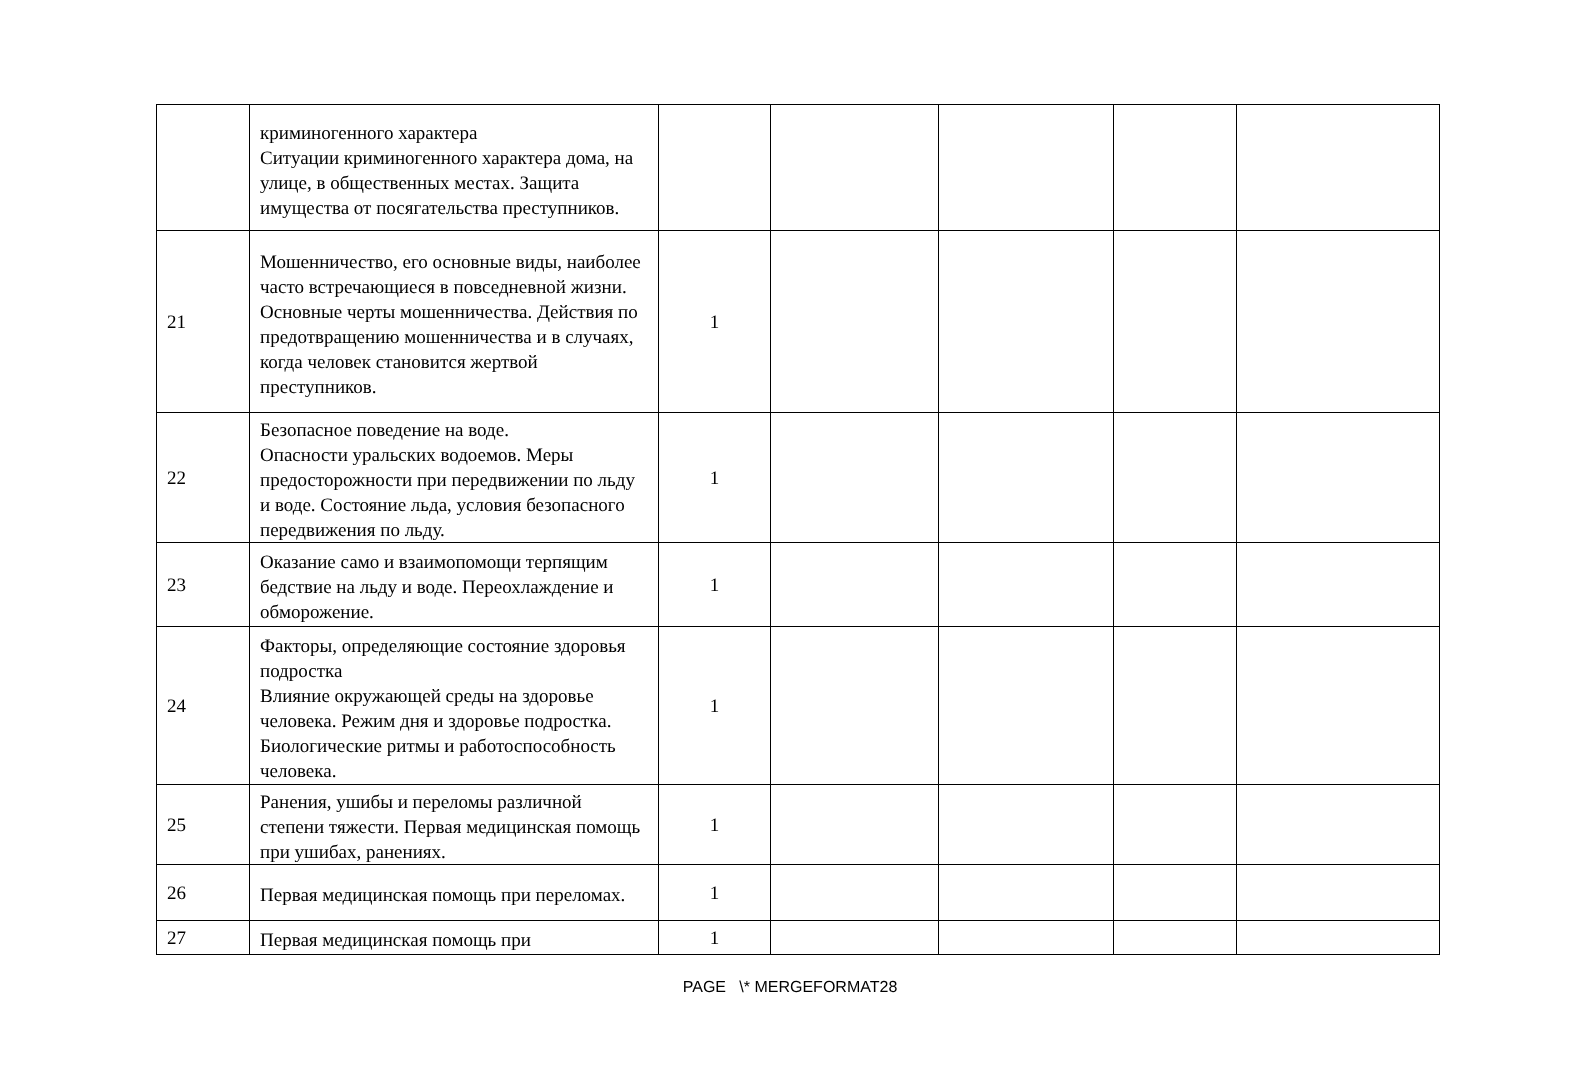| | криминогенного характера Ситуации криминогенного характера дома, на улице, в общественных местах. Защита имущества от посягательства преступников. | | | | | |
| 21 | Мошенничество, его основные виды, наиболее часто встречающиеся в повседневной жизни. Основные черты мошенничества. Действия по предотвращению мошенничества и в случаях, когда человек становится жертвой преступников. | 1 | | | | |
| 22 | Безопасное поведение на воде. Опасности уральских водоемов. Меры предосторожности при передвижении по льду и воде. Состояние льда, условия безопасного передвижения по льду. | 1 | | | | |
| 23 | Оказание само и взаимопомощи терпящим бедствие на льду и воде. Переохлаждение и обморожение. | 1 | | | | |
| 24 | Факторы, определяющие состояние здоровья подростка Влияние окружающей среды на здоровье человека. Режим дня и здоровье подростка. Биологические ритмы и работоспособность человека. | 1 | | | | |
| 25 | Ранения, ушибы и переломы различной степени тяжести. Первая медицинская помощь при ушибах, ранениях. | 1 | | | | |
| 26 | Первая медицинская помощь при переломах. | 1 | | | | |
| 27 | Первая медицинская помощь при | 1 | | | | |
PAGE \* MERGEFORMAT28